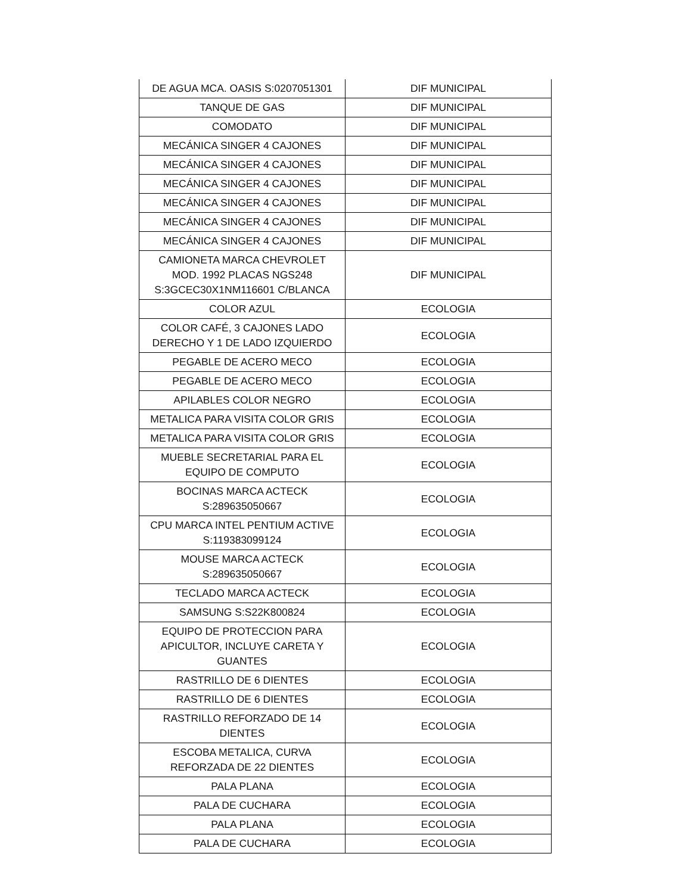| DE AGUA MCA. OASIS S:0207051301 | DIF MUNICIPAL |
| TANQUE DE GAS | DIF MUNICIPAL |
| COMODATO | DIF MUNICIPAL |
| MECÁNICA SINGER 4 CAJONES | DIF MUNICIPAL |
| MECÁNICA SINGER 4 CAJONES | DIF MUNICIPAL |
| MECÁNICA SINGER 4 CAJONES | DIF MUNICIPAL |
| MECÁNICA SINGER 4 CAJONES | DIF MUNICIPAL |
| MECÁNICA SINGER 4 CAJONES | DIF MUNICIPAL |
| MECÁNICA SINGER 4 CAJONES | DIF MUNICIPAL |
| CAMIONETA MARCA CHEVROLET MOD. 1992 PLACAS NGS248 S:3GCEC30X1NM116601 C/BLANCA | DIF MUNICIPAL |
| COLOR AZUL | ECOLOGIA |
| COLOR CAFÉ, 3 CAJONES LADO DERECHO Y 1 DE LADO IZQUIERDO | ECOLOGIA |
| PEGABLE DE ACERO MECO | ECOLOGIA |
| PEGABLE DE ACERO MECO | ECOLOGIA |
| APILABLES COLOR NEGRO | ECOLOGIA |
| METALICA PARA VISITA COLOR GRIS | ECOLOGIA |
| METALICA PARA VISITA COLOR GRIS | ECOLOGIA |
| MUEBLE SECRETARIAL PARA EL EQUIPO DE COMPUTO | ECOLOGIA |
| BOCINAS MARCA ACTECK S:289635050667 | ECOLOGIA |
| CPU MARCA INTEL PENTIUM ACTIVE S:119383099124 | ECOLOGIA |
| MOUSE MARCA ACTECK S:289635050667 | ECOLOGIA |
| TECLADO MARCA ACTECK | ECOLOGIA |
| SAMSUNG S:S22K800824 | ECOLOGIA |
| EQUIPO DE PROTECCION PARA APICULTOR, INCLUYE CARETA Y GUANTES | ECOLOGIA |
| RASTRILLO DE 6 DIENTES | ECOLOGIA |
| RASTRILLO DE 6 DIENTES | ECOLOGIA |
| RASTRILLO REFORZADO DE 14 DIENTES | ECOLOGIA |
| ESCOBA METALICA, CURVA REFORZADA DE 22 DIENTES | ECOLOGIA |
| PALA PLANA | ECOLOGIA |
| PALA DE CUCHARA | ECOLOGIA |
| PALA PLANA | ECOLOGIA |
| PALA DE CUCHARA | ECOLOGIA |